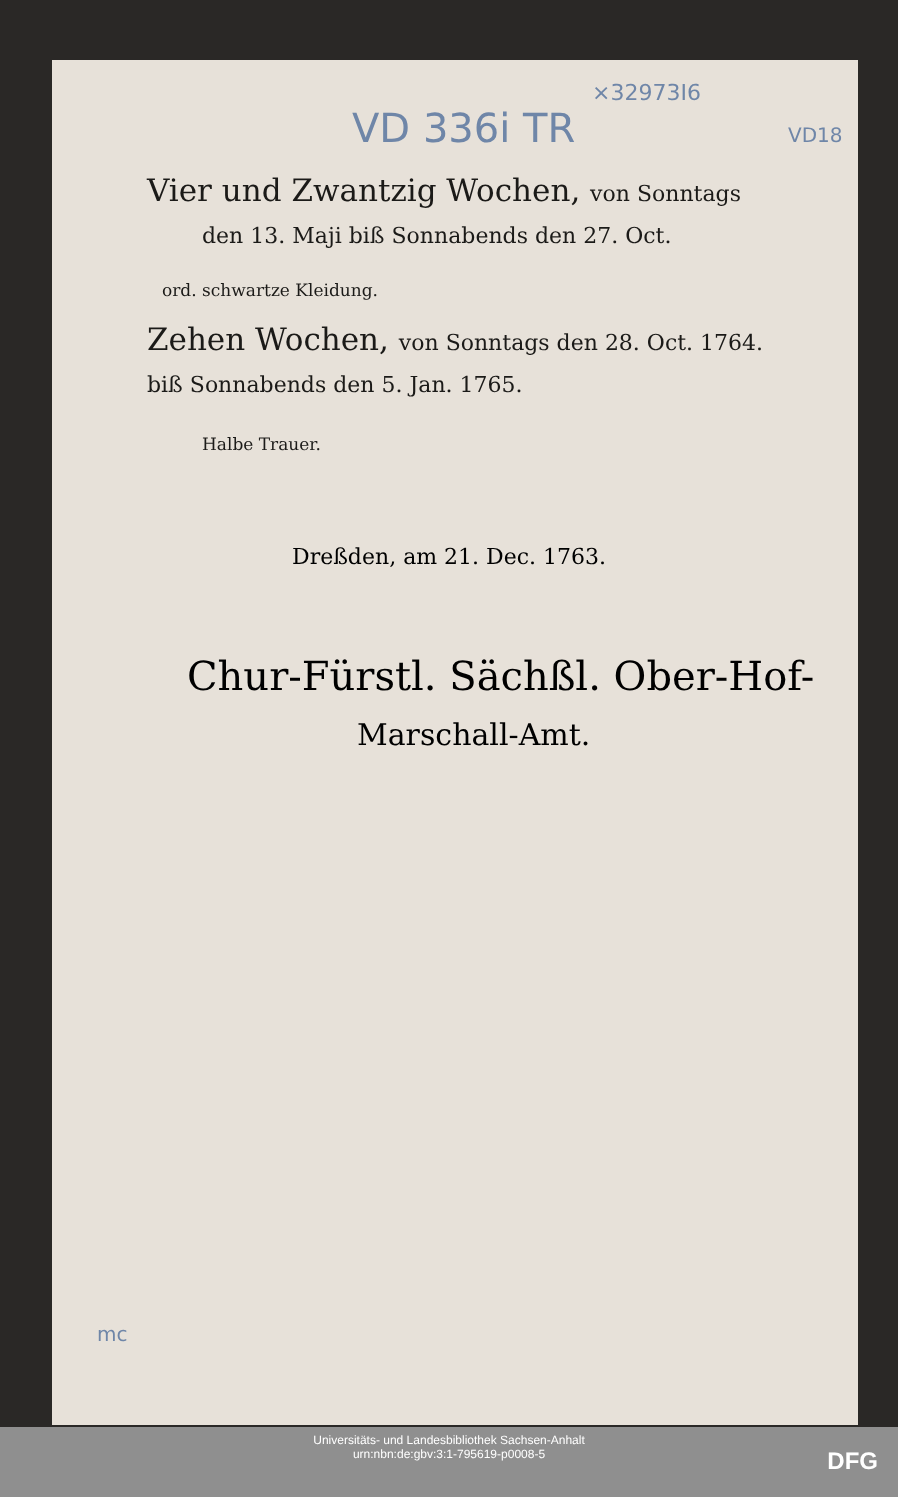×32973I6
VD 336i TR VD18
Vier und Zwantzig Wochen, von Sonntags
den 13. Maji biß Sonnabends den 27. Oct.
ord. schwartze Kleidung.
Zehen Wochen, von Sonntags den 28. Oct. 1764.
biß Sonnabends den 5. Jan. 1765.
Halbe Trauer.
Dreßden, am 21. Dec. 1763.
Chur-Fürstl. Sächßl. Ober-Hof-
Marschall-Amt.
mc
Universitäts- und Landesbibliothek Sachsen-Anhalt
urn:nbn:de:gbv:3:1-795619-p0008-5
DFG